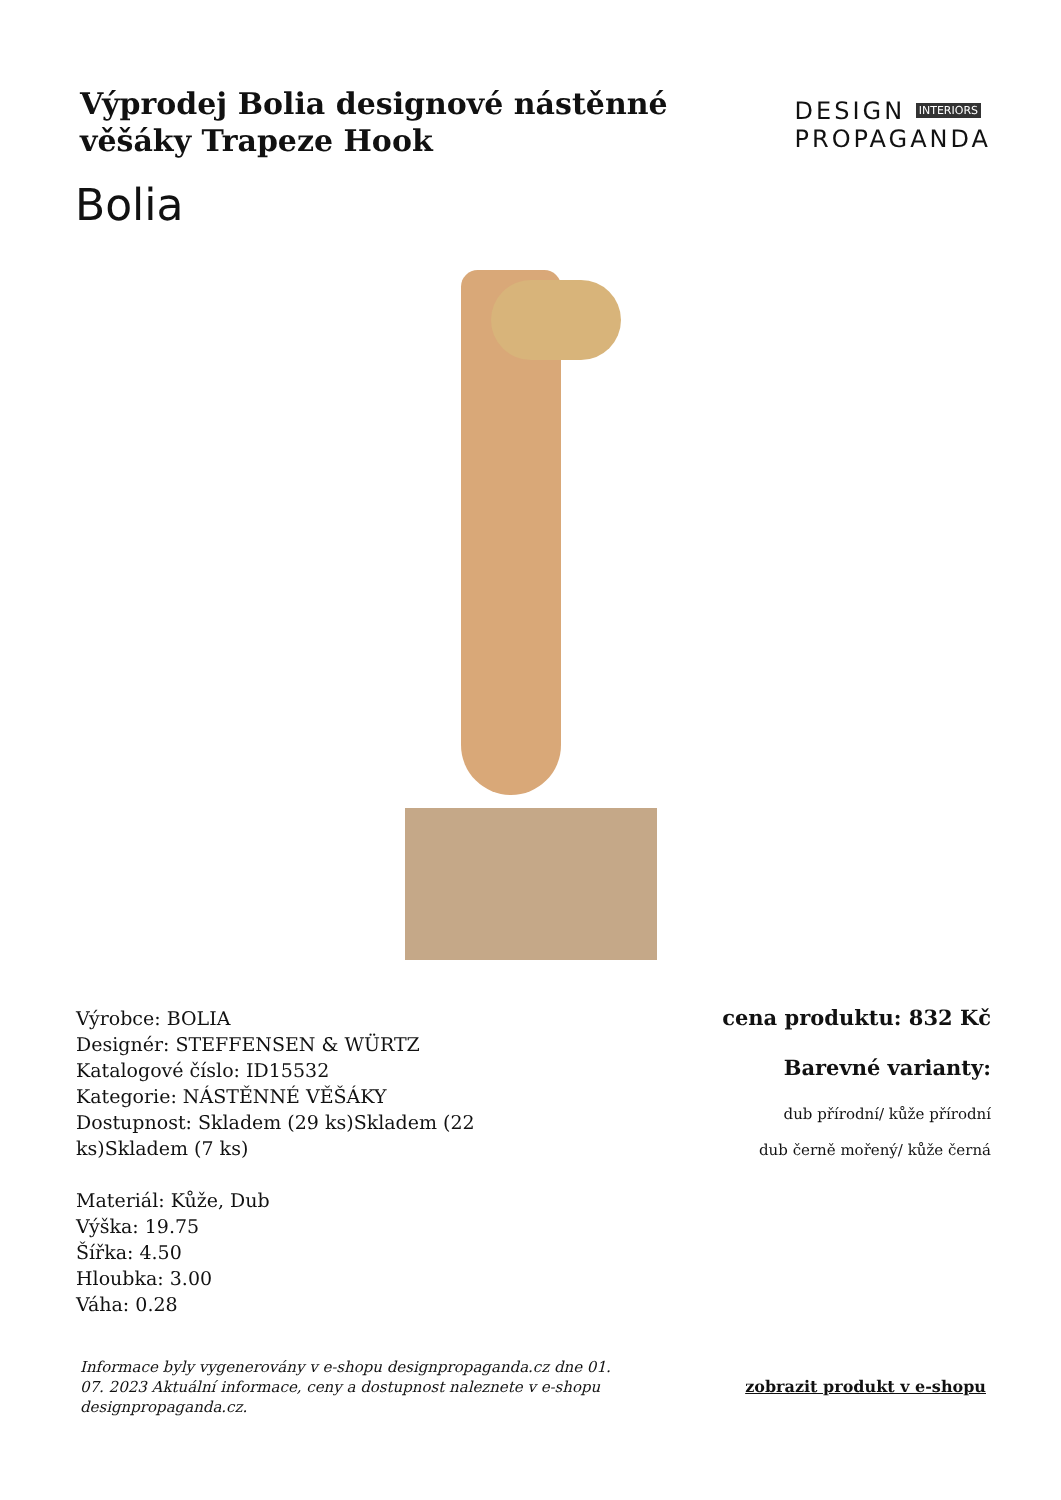Výprodej Bolia designové nástěnné věšáky Trapeze Hook
DESIGN INTERIORS
PROPAGANDA
Bolia
Výrobce: BOLIA
Designér: STEFFENSEN & WÜRTZ
Katalogové číslo: ID15532
Kategorie: NÁSTĚNNÉ VĚŠÁKY
Dostupnost: Skladem (29 ks)Skladem (22 ks)Skladem (7 ks)
Materiál: Kůže, Dub
Výška: 19.75
Šířka: 4.50
Hloubka: 3.00
Váha: 0.28
cena produktu: 832 Kč
Barevné varianty:
dub přírodní/ kůže přírodní
dub černě mořený/ kůže černá
Informace byly vygenerovány v e-shopu designpropaganda.cz dne 01. 07. 2023 Aktuální informace, ceny a dostupnost naleznete v e-shopu designpropaganda.cz. zobrazit produkt v e-shopu